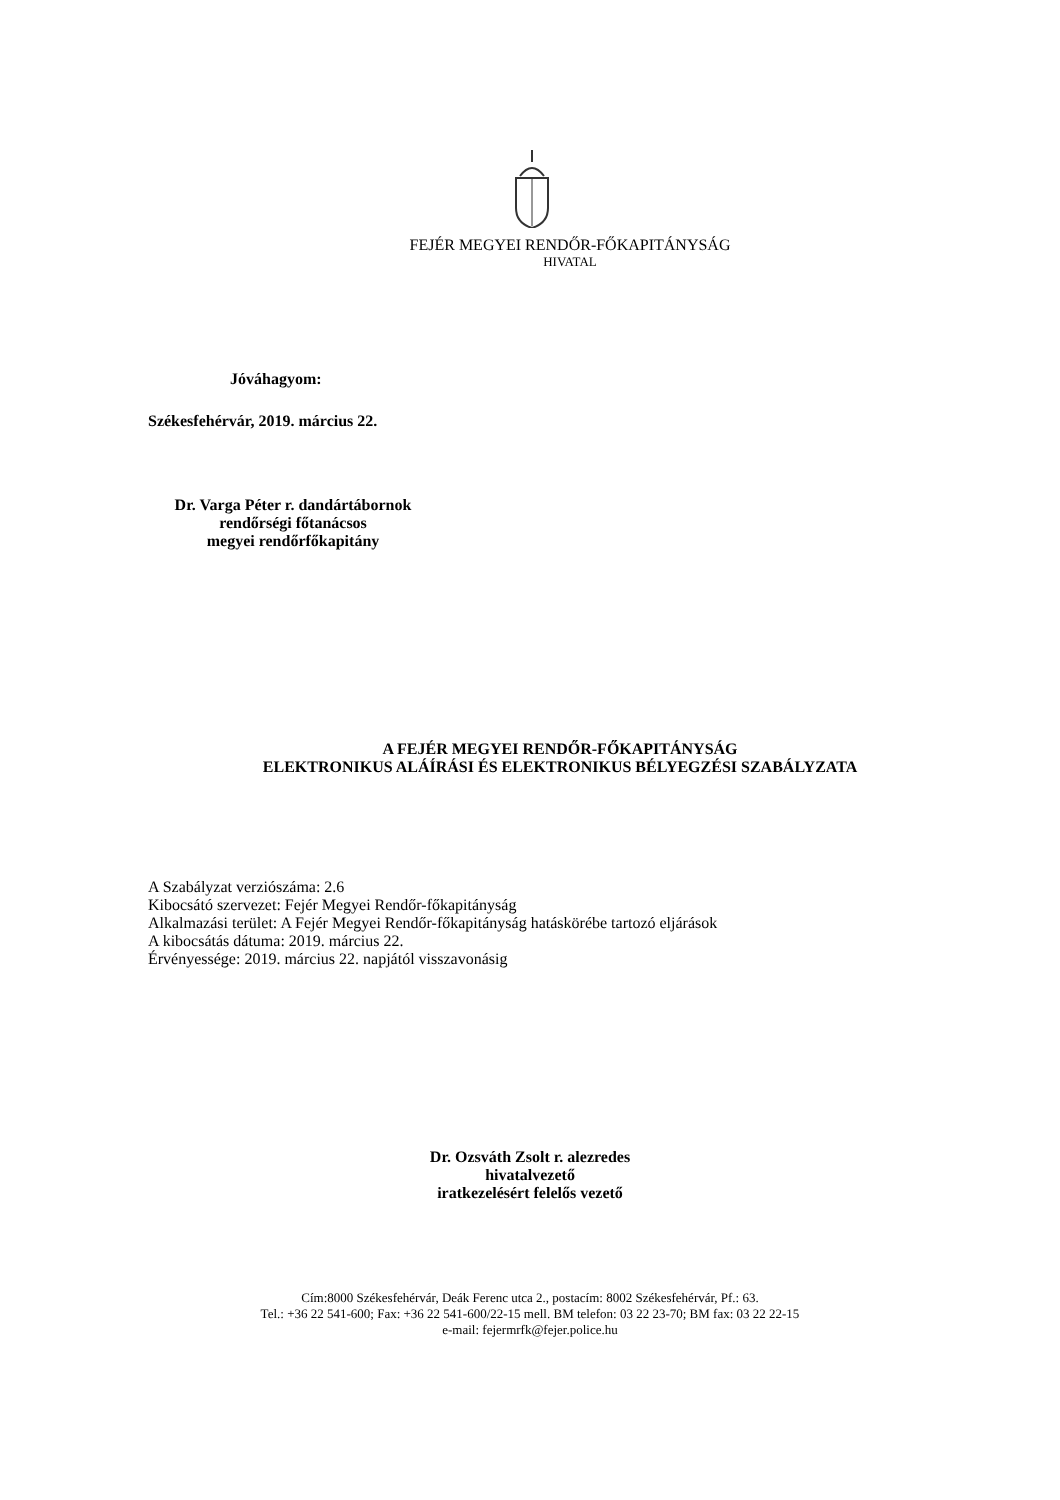FEJÉR MEGYEI RENDŐR-FŐKAPITÁNYSÁG
HIVATAL
Jóváhagyom:
Székesfehérvár, 2019. március 22.
Dr. Varga Péter r. dandártábornok
rendőrségi főtanácsos
megyei rendőrfőkapitány
A FEJÉR MEGYEI RENDŐR-FŐKAPITÁNYSÁG
ELEKTRONIKUS ALÁÍRÁSI ÉS ELEKTRONIKUS BÉLYEGZÉSI SZABÁLYZATA
A Szabályzat verziószáma: 2.6
Kibocsátó szervezet: Fejér Megyei Rendőr-főkapitányság
Alkalmazási terület: A Fejér Megyei Rendőr-főkapitányság hatáskörébe tartozó eljárások
A kibocsátás dátuma: 2019. március 22.
Érvényessége: 2019. március 22. napjától visszavonásig
Dr. Ozsváth Zsolt r. alezredes
hivatalvezető
iratkezelésért felelős vezető
Cím:8000 Székesfehérvár, Deák Ferenc utca 2., postacím: 8002 Székesfehérvár, Pf.: 63.
Tel.: +36 22 541-600; Fax: +36 22 541-600/22-15 mell. BM telefon: 03 22 23-70; BM fax: 03 22 22-15
e-mail: fejermrfk@fejer.police.hu